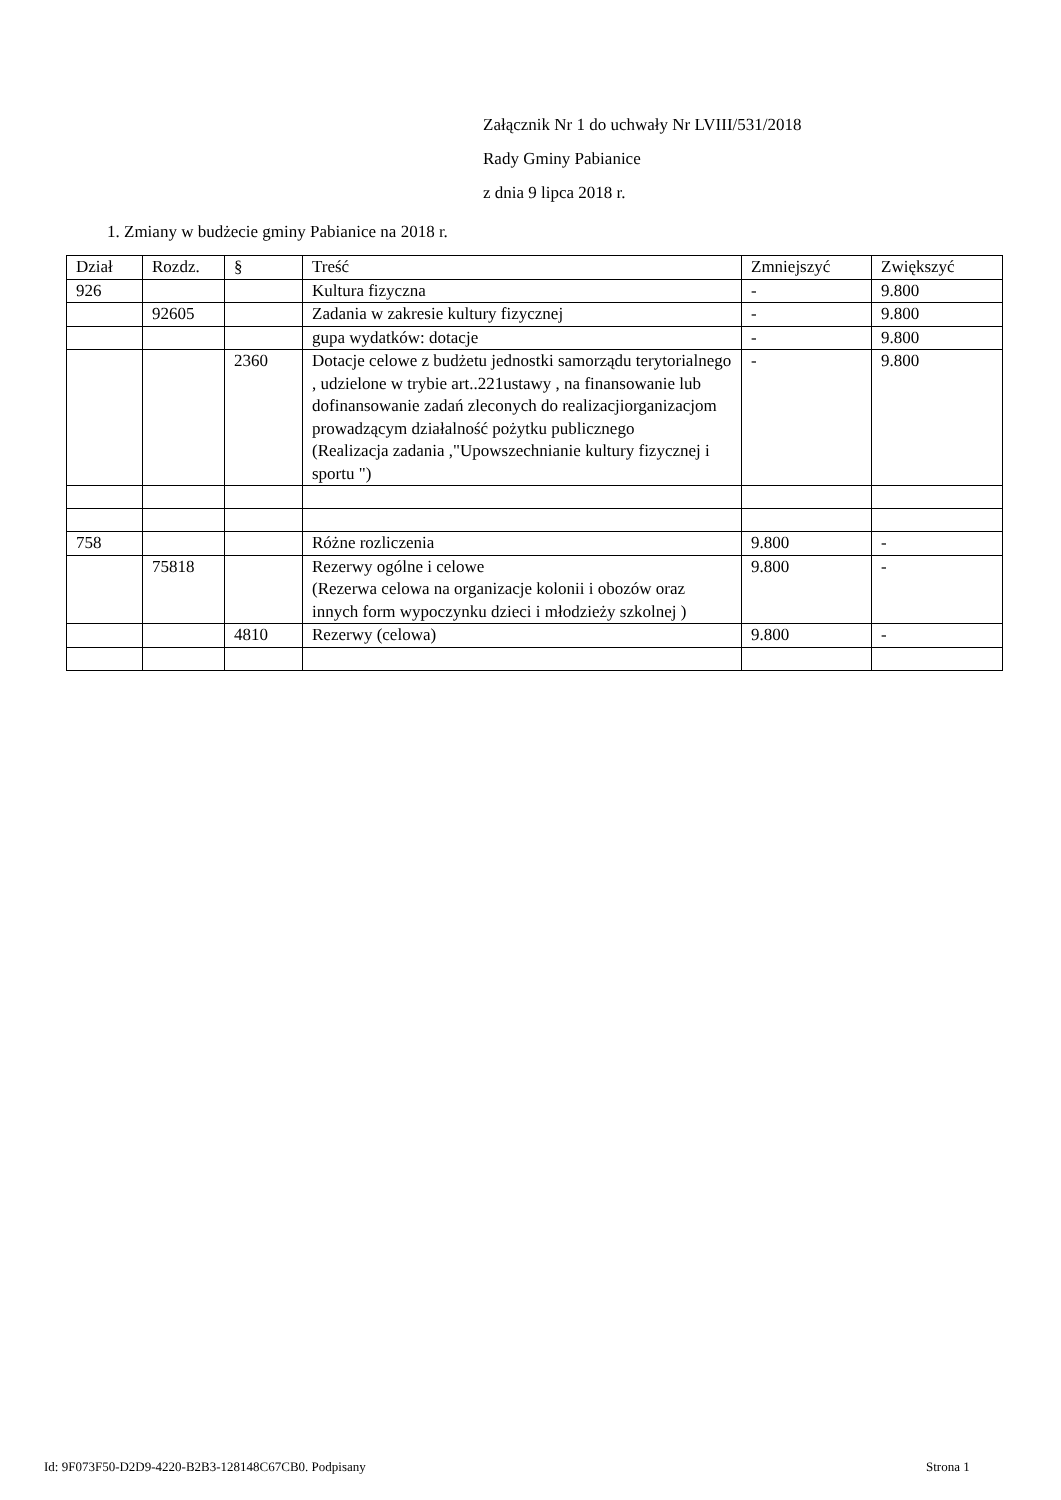Załącznik Nr 1 do uchwały Nr LVIII/531/2018
Rady Gminy Pabianice
z dnia 9 lipca 2018 r.
1. Zmiany w budżecie gminy Pabianice na 2018 r.
| Dział | Rozdz. | § | Treść | Zmniejszyć | Zwiększyć |
| --- | --- | --- | --- | --- | --- |
| 926 | | | Kultura fizyczna | - | 9.800 |
| | 92605 | | Zadania w zakresie kultury fizycznej | - | 9.800 |
| | | | gupa wydatków: dotacje | - | 9.800 |
| | | 2360 | Dotacje celowe z budżetu jednostki samorządu terytorialnego , udzielone w trybie art..221ustawy , na finansowanie lub dofinansowanie zadań zleconych do realizacjiorganizacjom prowadzącym działalność pożytku publicznego (Realizacja zadania ,"Upowszechnianie kultury fizycznej i sportu ") | - | 9.800 |
| 758 | | | Różne rozliczenia | 9.800 | - |
| | 75818 | | Rezerwy ogólne i celowe (Rezerwa celowa na organizacje kolonii i obozów oraz innych form wypoczynku dzieci i młodzieży szkolnej ) | 9.800 | - |
| | | 4810 | Rezerwy (celowa) | 9.800 | - |
Id: 9F073F50-D2D9-4220-B2B3-128148C67CB0. Podpisany
Strona 1